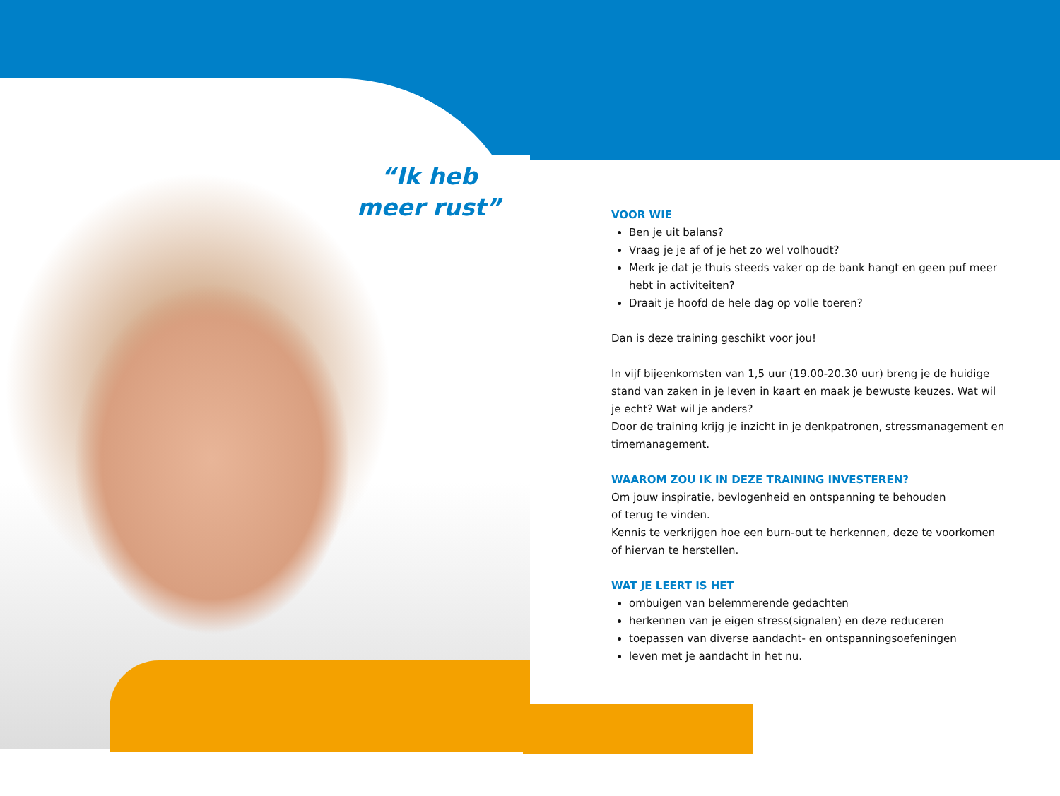“Ik heb
meer rust”
VOOR WIE
Ben je uit balans?
Vraag je je af of je het zo wel volhoudt?
Merk je dat je thuis steeds vaker op de bank hangt en geen puf meer hebt in activiteiten?
Draait je hoofd de hele dag op volle toeren?
Dan is deze training geschikt voor jou!
In vijf bijeenkomsten van 1,5 uur (19.00-20.30 uur) breng je de huidige stand van zaken in je leven in kaart en maak je bewuste keuzes. Wat wil je echt? Wat wil je anders?
Door de training krijg je inzicht in je denkpatronen, stressmanagement en timemanagement.
WAAROM ZOU IK IN DEZE TRAINING INVESTEREN?
Om jouw inspiratie, bevlogenheid en ontspanning te behouden
of terug te vinden.
Kennis te verkrijgen hoe een burn-out te herkennen, deze te voorkomen of hiervan te herstellen.
WAT JE LEERT IS HET
ombuigen van belemmerende gedachten
herkennen van je eigen stress(signalen) en deze reduceren
toepassen van diverse aandacht- en ontspanningsoefeningen
leven met je aandacht in het nu.